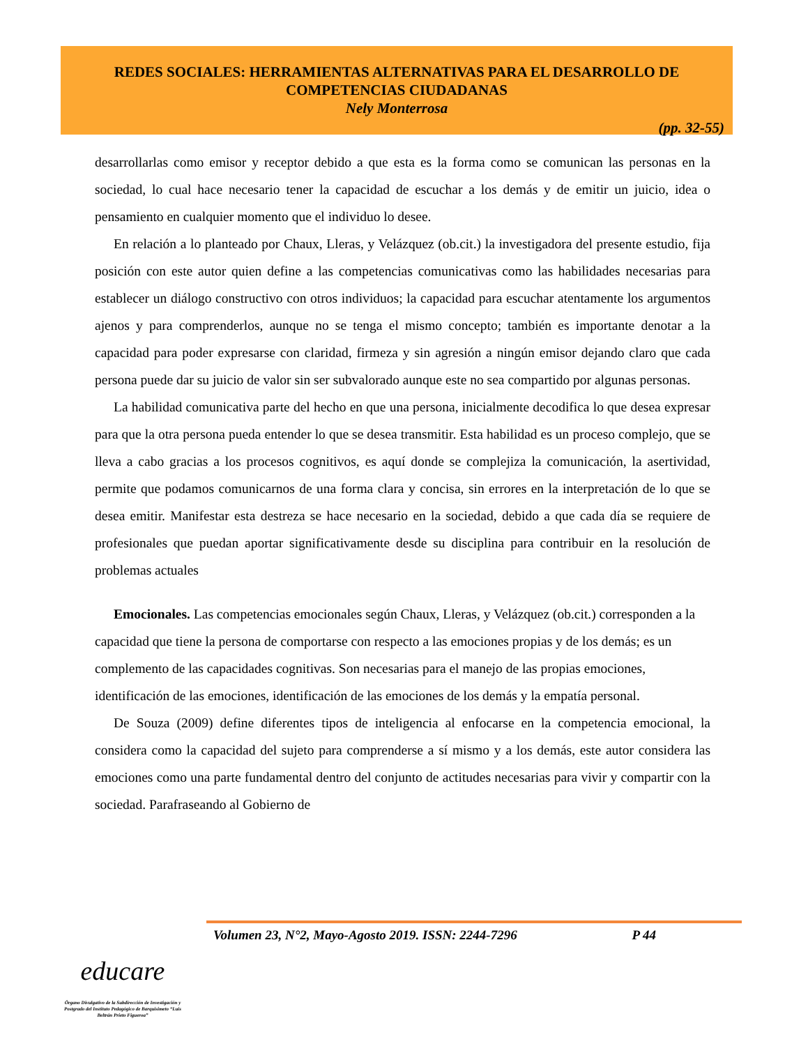REDES SOCIALES: HERRAMIENTAS ALTERNATIVAS PARA EL DESARROLLO DE
COMPETENCIAS CIUDADANAS
Nely Monterrosa
(pp. 32-55)
desarrollarlas como emisor y receptor debido a que esta es la forma como se comunican las personas en la sociedad, lo cual hace necesario tener la capacidad de escuchar a los demás y de emitir un juicio, idea o pensamiento en cualquier momento que el individuo lo desee.
En relación a lo planteado por Chaux, Lleras, y Velázquez (ob.cit.) la investigadora del presente estudio, fija posición con este autor quien define a las competencias comunicativas como las habilidades necesarias para establecer un diálogo constructivo con otros individuos; la capacidad para escuchar atentamente los argumentos ajenos y para comprenderlos, aunque no se tenga el mismo concepto; también es importante denotar a la capacidad para poder expresarse con claridad, firmeza y sin agresión a ningún emisor dejando claro que cada persona puede dar su juicio de valor sin ser subvalorado aunque este no sea compartido por algunas personas.
La habilidad comunicativa parte del hecho en que una persona, inicialmente decodifica lo que desea expresar para que la otra persona pueda entender lo que se desea transmitir. Esta habilidad es un proceso complejo, que se lleva a cabo gracias a los procesos cognitivos, es aquí donde se complejiza la comunicación, la asertividad, permite que podamos comunicarnos de una forma clara y concisa, sin errores en la interpretación de lo que se desea emitir. Manifestar esta destreza se hace necesario en la sociedad, debido a que cada día se requiere de profesionales que puedan aportar significativamente desde su disciplina para contribuir en la resolución de problemas actuales
Emocionales. Las competencias emocionales según Chaux, Lleras, y Velázquez (ob.cit.) corresponden a la capacidad que tiene la persona de comportarse con respecto a las emociones propias y de los demás; es un complemento de las capacidades cognitivas. Son necesarias para el manejo de las propias emociones, identificación de las emociones, identificación de las emociones de los demás y la empatía personal.
De Souza (2009) define diferentes tipos de inteligencia al enfocarse en la competencia emocional, la considera como la capacidad del sujeto para comprenderse a sí mismo y a los demás, este autor considera las emociones como una parte fundamental dentro del conjunto de actitudes necesarias para vivir y compartir con la sociedad. Parafraseando al Gobierno de
Volumen 23, N°2, Mayo-Agosto 2019. ISSN: 2244-7296 P 44
educare
Órgano Divulgativo de la Subdirección de Investigación y Postgrado del Instituto Pedagógico de Barquisimeto “Luis Beltrán Prieto Figueroa”